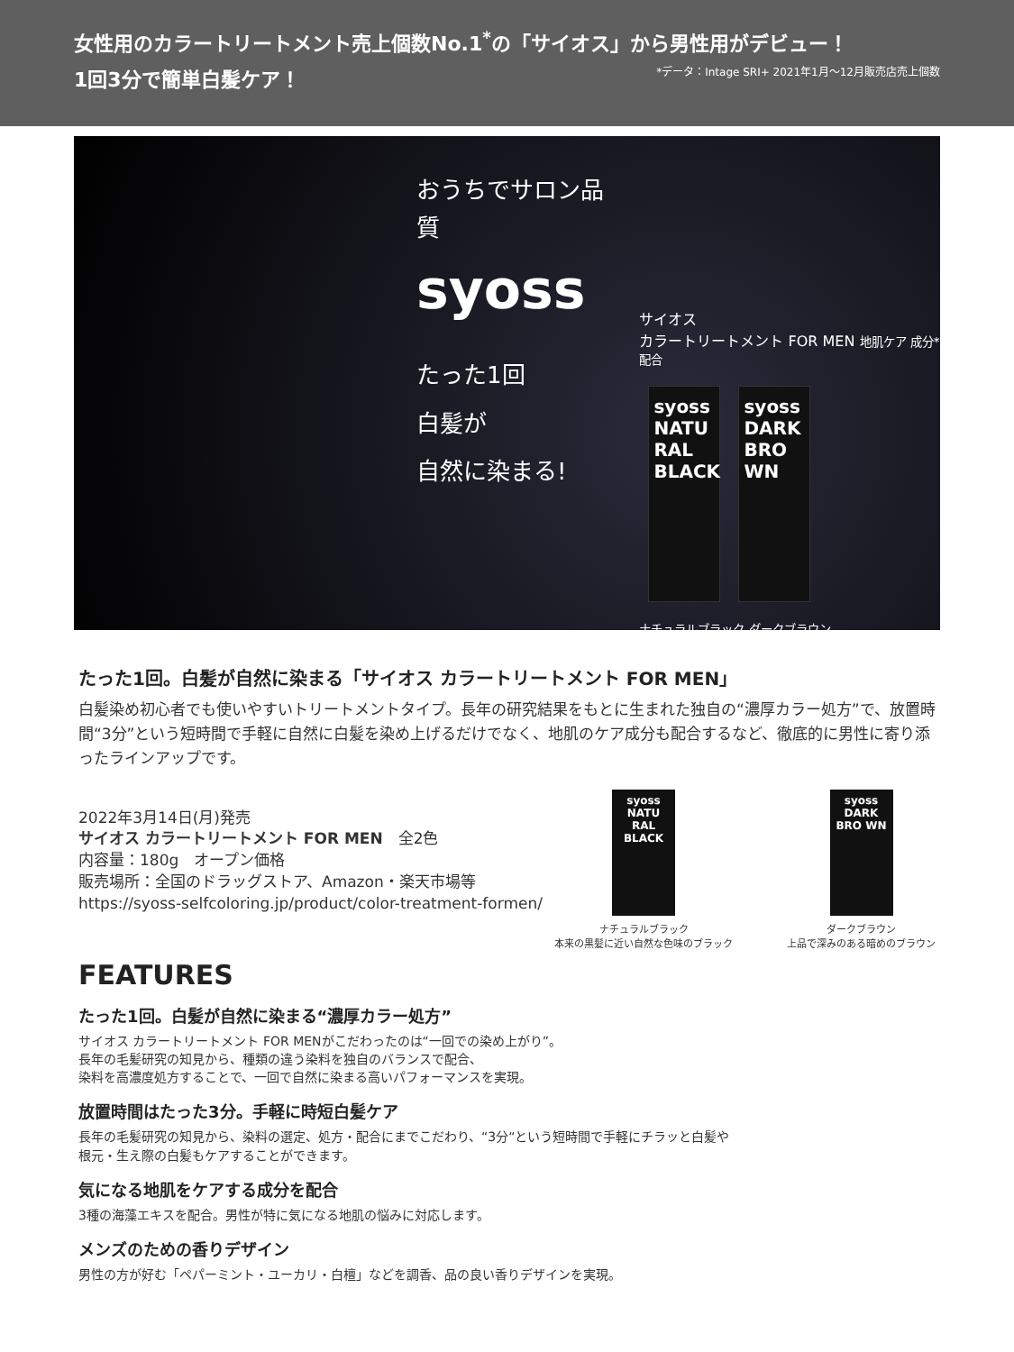女性用のカラートリートメント売上個数No.1<sup>*</sup>の「サイオス」から男性用がデビュー！
1回3分で簡単白髪ケア！ *データ：Intage SRI+ 2021年1月〜12月販売店売上個数
おうちでサロン品質
syoss
たった1回
白髪が
自然に染まる!
サイオス
カラートリートメント FOR MEN 地肌ケア 成分*配合
syoss
NATU RAL BLACK
syoss
DARK BRO WN
ナチュラルブラック ダークブラウン
たった1回。白髪が自然に染まる「サイオス カラートリートメント FOR MEN」
白髪染め初心者でも使いやすいトリートメントタイプ。長年の研究結果をもとに生まれた独自の“濃厚カラー処方”で、放置時間“3分”という短時間で手軽に自然に白髪を染め上げるだけでなく、地肌のケア成分も配合するなど、徹底的に男性に寄り添ったラインアップです。
2022年3月14日(月)発売
サイオス カラートリートメント FOR MEN　全2色
内容量：180g　オープン価格
販売場所：全国のドラッグストア、Amazon・楽天市場等
https://syoss-selfcoloring.jp/product/color-treatment-formen/
syoss NATU RAL BLACK
ナチュラルブラック
本来の黒髪に近い自然な色味のブラック
syoss DARK BRO WN
ダークブラウン
上品で深みのある暗めのブラウン
FEATURES
たった1回。白髪が自然に染まる“濃厚カラー処方”
サイオス カラートリートメント FOR MENがこだわったのは“一回での染め上がり”。
長年の毛髪研究の知見から、種類の違う染料を独自のバランスで配合、
染料を高濃度処方することで、一回で自然に染まる高いパフォーマンスを実現。
放置時間はたった3分。手軽に時短白髪ケア
長年の毛髪研究の知見から、染料の選定、処方・配合にまでこだわり、“3分“という短時間で手軽にチラッと白髪や
根元・生え際の白髪もケアすることができます。
気になる地肌をケアする成分を配合
3種の海藻エキスを配合。男性が特に気になる地肌の悩みに対応します。
メンズのための香りデザイン
男性の方が好む「ペパーミント・ユーカリ・白檀」などを調香、品の良い香りデザインを実現。